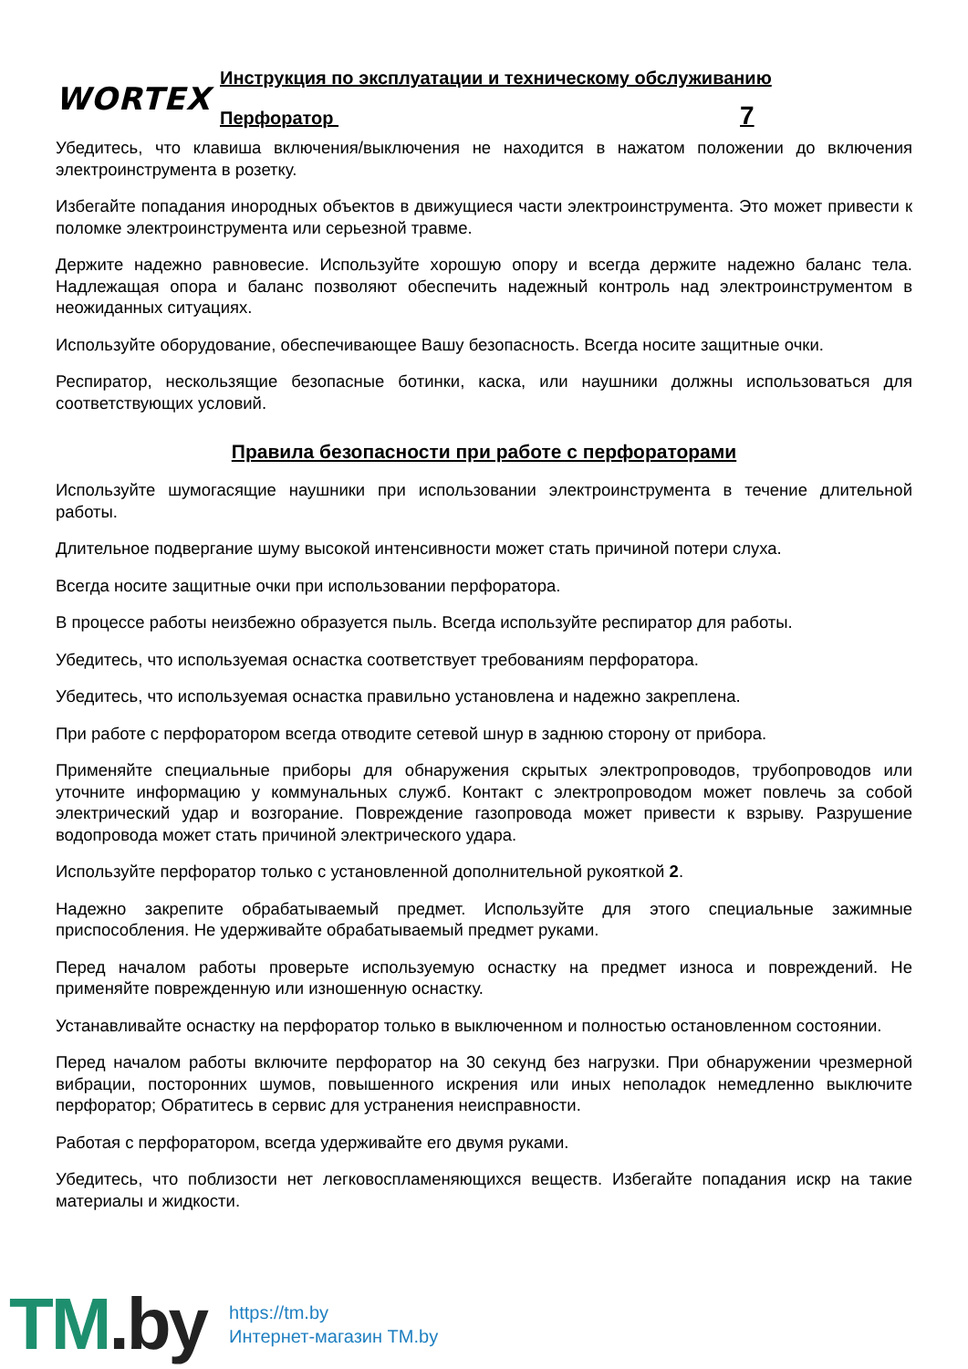WORTEX
Инструкция по эксплуатации и техническому обслуживанию
Перфоратор 7
Убедитесь, что клавиша включения/выключения не находится в нажатом положении до включения электроинструмента в розетку.
Избегайте попадания инородных объектов в движущиеся части электроинструмента. Это может привести к поломке электроинструмента или серьезной травме.
Держите надежно равновесие. Используйте хорошую опору и всегда держите надежно баланс тела. Надлежащая опора и баланс позволяют обеспечить надежный контроль над электроинструментом в неожиданных ситуациях.
Используйте оборудование, обеспечивающее Вашу безопасность. Всегда носите защитные очки.
Респиратор, нескользящие безопасные ботинки, каска, или наушники должны использоваться для соответствующих условий.
Правила безопасности при работе с перфораторами
Используйте шумогасящие наушники при использовании электроинструмента в течение длительной работы.
Длительное подвергание шуму высокой интенсивности может стать причиной потери слуха.
Всегда носите защитные очки при использовании перфоратора.
В процессе работы неизбежно образуется пыль. Всегда используйте респиратор для работы.
Убедитесь, что используемая оснастка соответствует требованиям перфоратора.
Убедитесь, что используемая оснастка правильно установлена и надежно закреплена.
При работе с перфоратором всегда отводите сетевой шнур в заднюю сторону от прибора.
Применяйте специальные приборы для обнаружения скрытых электропроводов, трубопроводов или уточните информацию у коммунальных служб. Контакт с электропроводом может повлечь за собой электрический удар и возгорание. Повреждение газопровода может привести к взрыву. Разрушение водопровода может стать причиной электрического удара.
Используйте перфоратор только с установленной дополнительной рукояткой 2.
Надежно закрепите обрабатываемый предмет. Используйте для этого специальные зажимные приспособления. Не удерживайте обрабатываемый предмет руками.
Перед началом работы проверьте используемую оснастку на предмет износа и повреждений. Не применяйте поврежденную или изношенную оснастку.
Устанавливайте оснастку на перфоратор только в выключенном и полностью остановленном состоянии.
Перед началом работы включите перфоратор на 30 секунд без нагрузки. При обнаружении чрезмерной вибрации, посторонних шумов, повышенного искрения или иных неполадок немедленно выключите перфоратор; Обратитесь в сервис для устранения неисправности.
Работая с перфоратором, всегда удерживайте его двумя руками.
Убедитесь, что поблизости нет легковоспламеняющихся веществ. Избегайте попадания искр на такие материалы и жидкости.
TM.by
https://tm.by
Интернет-магазин TM.by